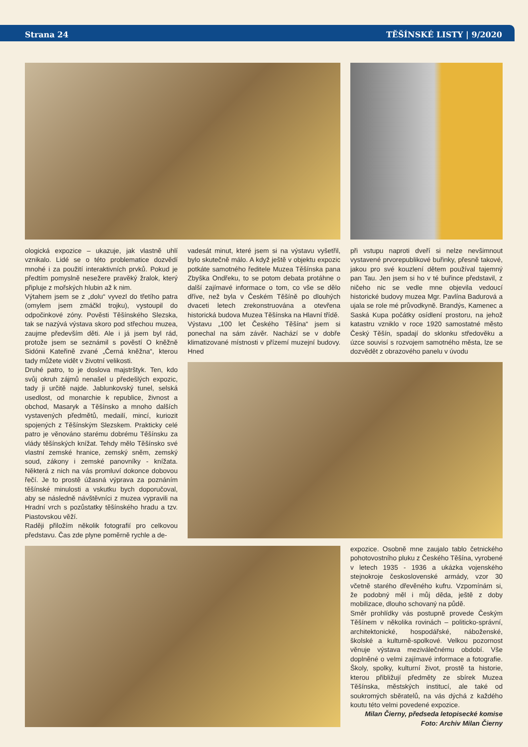Strana 24 TĚŠÍNSKÉ LISTY | 9/2020
ologická expozice – ukazuje, jak vlastně uhlí vznikalo. Lidé se o této problematice dozvědí mnohé i za použití interaktivních prvků. Pokud je předtím pomyslně nesežere pravěký žralok, který připluje z mořských hlubin až k nim.
Výtahem jsem se z „dolu“ vyvezl do třetího patra (omylem jsem zmáčkl trojku), vystoupil do odpočinkové zóny. Pověsti Těšínského Slezska, tak se nazývá výstava skoro pod střechou muzea, zaujme především děti. Ale i já jsem byl rád, protože jsem se seznámil s pověstí O kněžně Sidónii Kateřině zvané „Černá kněžna“, kterou tady můžete vidět v životní velikosti.
Druhé patro, to je doslova majstrštyk. Ten, kdo svůj okruh zájmů nenašel u předešlých expozic, tady ji určitě najde. Jablunkovský tunel, selská usedlost, od monarchie k republice, živnost a obchod, Masaryk a Těšínsko a mnoho dalších vystavených předmětů, medailí, mincí, kuriozit spojených z Těšínským Slezskem. Prakticky celé patro je věnováno starému dobrému Těšínsku za vlády těšínských knížat. Tehdy mělo Těšínsko své vlastní zemské hranice, zemský sněm, zemský soud, zákony i zemské panovníky - knížata. Některá z nich na vás promluví dokonce dobovou řečí. Je to prostě úžasná výprava za poznáním těšínské minulosti a vskutku bych doporučoval, aby se následně návštěvníci z muzea vypravili na Hradní vrch s pozůstatky těšínského hradu a tzv. Piastovskou věží.
Raději přiložím několik fotografií pro celkovou představu. Čas zde plyne poměrně rychle a de-
vadesát minut, které jsem si na výstavu vyšetřil, bylo skutečně málo. A když ještě v objektu expozic potkáte samotného ředitele Muzea Těšínska pana Zbyška Ondřeku, to se potom debata protáhne o další zajímavé informace o tom, co vše se dělo dříve, než byla v Českém Těšíně po dlouhých dvaceti letech zrekonstruována a otevřena historická budova Muzea Těšínska na Hlavní třídě.
Výstavu „100 let Českého Těšína“ jsem si ponechal na sám závěr. Nachází se v dobře klimatizované místnosti v přízemí muzejní budovy. Hned
při vstupu naproti dveří si nelze nevšimnout vystavené prvorepublikové buřinky, přesně takové, jakou pro své kouzlení dětem používal tajemný pan Tau. Jen jsem si ho v té buřince představil, z ničeho nic se vedle mne objevila vedoucí historické budovy muzea Mgr. Pavlína Badurová a ujala se role mé průvodkyně. Brandýs, Kamenec a Saská Kupa počátky osídlení prostoru, na jehož katastru vzniklo v roce 1920 samostatné město Český Těšín, spadají do sklonku středověku a úzce souvisí s rozvojem samotného města, lze se dozvědět z obrazového panelu v úvodu
expozice. Osobně mne zaujalo tablo četnického pohotovostního pluku z Českého Těšína, vyrobené v letech 1935 - 1936 a ukázka vojenského stejnokroje československé armády, vzor 30 včetně starého dřevěného kufru. Vzpomínám si, že podobný měl i můj děda, ještě z doby mobilizace, dlouho schovaný na půdě.
Směr prohlídky vás postupně provede Českým Těšínem v několika rovinách – politicko-správní, architektonické, hospodářské, náboženské, školské a kulturně-spolkové. Velkou pozornost věnuje výstava meziválečnému období. Vše doplněné o velmi zajímavé informace a fotografie. Školy, spolky, kulturní život, prostě ta historie, kterou přibližují předměty ze sbírek Muzea Těšínska, městských institucí, ale také od soukromých sběratelů, na vás dýchá z každého koutu této velmi povedené expozice.
Milan Čierny, předseda letopisecké komise
Foto: Archiv Milan Čierny